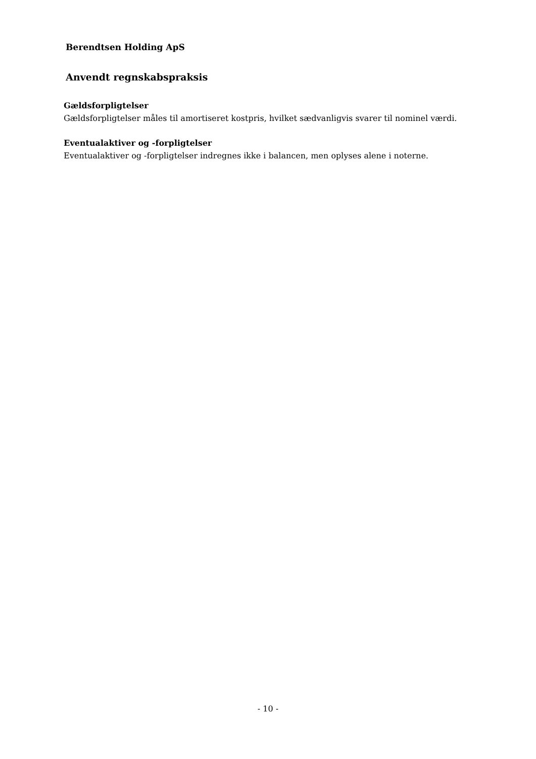Berendtsen Holding ApS
Anvendt regnskabspraksis
Gældsforpligtelser
Gældsforpligtelser måles til amortiseret kostpris, hvilket sædvanligvis svarer til nominel værdi.
Eventualaktiver og -forpligtelser
Eventualaktiver og -forpligtelser indregnes ikke i balancen, men oplyses alene i noterne.
- 10 -